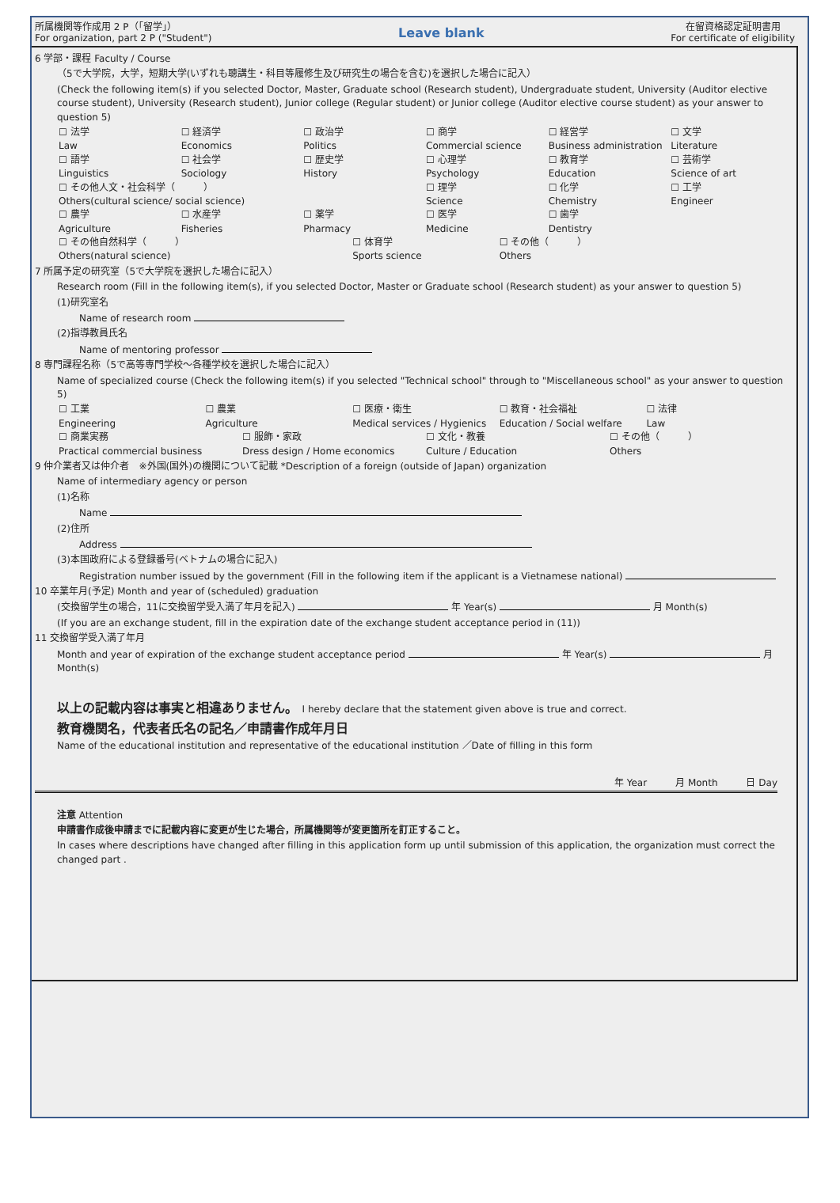所属機関等作成用 2 P（「留学」）
For organization, part 2 P ("Student")
Leave blank
在留資格認定証明書用
For certificate of eligibility
6 学部・課程 Faculty / Course
（5で大学院，大学，短期大学(いずれも聴講生・科目等履修生及び研究生の場合を含む)を選択した場合に記入）
(Check the following item(s) if you selected Doctor, Master, Graduate school (Research student), Undergraduate student, University (Auditor elective course student), University (Research student), Junior college (Regular student) or Junior college (Auditor elective course student) as your answer to question 5)
☐ 法学
Law
☐ 経済学
Economics
☐ 政治学
Politics
☐ 商学
Commercial science
☐ 経営学
Business administration
☐ 文学
Literature
☐ 語学
Linguistics
☐ 社会学
Sociology
☐ 歴史学
History
☐ 心理学
Psychology
☐ 教育学
Education
☐ 芸術学
Science of art
☐ その他人文・社会科学（　　　）
Others(cultural science/ social science)
☐ 理学
Science
☐ 化学
Chemistry
☐ 工学
Engineer
☐ 農学
Agriculture
☐ 水産学
Fisheries
☐ 薬学
Pharmacy
☐ 医学
Medicine
☐ 歯学
Dentistry
☐ その他自然科学（　　　）
Others(natural science)
☐ 体育学
Sports science
☐ その他（　　　）
Others
7 所属予定の研究室（5で大学院を選択した場合に記入）
Research room (Fill in the following item(s), if you selected Doctor, Master or Graduate school (Research student) as your answer to question 5)
(1)研究室名
Name of research room
(2)指導教員氏名
Name of mentoring professor
8 専門課程名称（5で高等専門学校～各種学校を選択した場合に記入）
Name of specialized course (Check the following item(s) if you selected "Technical school" through to "Miscellaneous school" as your answer to question 5)
☐ 工業
Engineering
☐ 農業
Agriculture
☐ 医療・衛生
Medical services / Hygienics
☐ 教育・社会福祉
Education / Social welfare
☐ 法律
Law
☐ 商業実務
Practical commercial business
☐ 服飾・家政
Dress design / Home economics
☐ 文化・教養
Culture / Education
☐ その他（　　　）
Others
9 仲介業者又は仲介者　※外国(国外)の機関について記載 *Description of a foreign (outside of Japan) organization
Name of intermediary agency or person
(1)名称
Name
(2)住所
Address
(3)本国政府による登録番号(ベトナムの場合に記入)
Registration number issued by the government (Fill in the following item if the applicant is a Vietnamese national)
10 卒業年月(予定) Month and year of (scheduled) graduation
(交換留学生の場合，11に交換留学受入満了年月を記入) 年 Year(s) 月 Month(s)
(If you are an exchange student, fill in the expiration date of the exchange student acceptance period in (11))
11 交換留学受入満了年月
Month and year of expiration of the exchange student acceptance period 年 Year(s) 月 Month(s)
以上の記載内容は事実と相違ありません。 I hereby declare that the statement given above is true and correct.
教育機関名，代表者氏名の記名／申請書作成年月日
Name of the educational institution and representative of the educational institution ／Date of filling in this form
年 Year　　　月 Month　　　日 Day
注意 Attention
申請書作成後申請までに記載内容に変更が生じた場合，所属機関等が変更箇所を訂正すること。
In cases where descriptions have changed after filling in this application form up until submission of this application, the organization must correct the changed part .